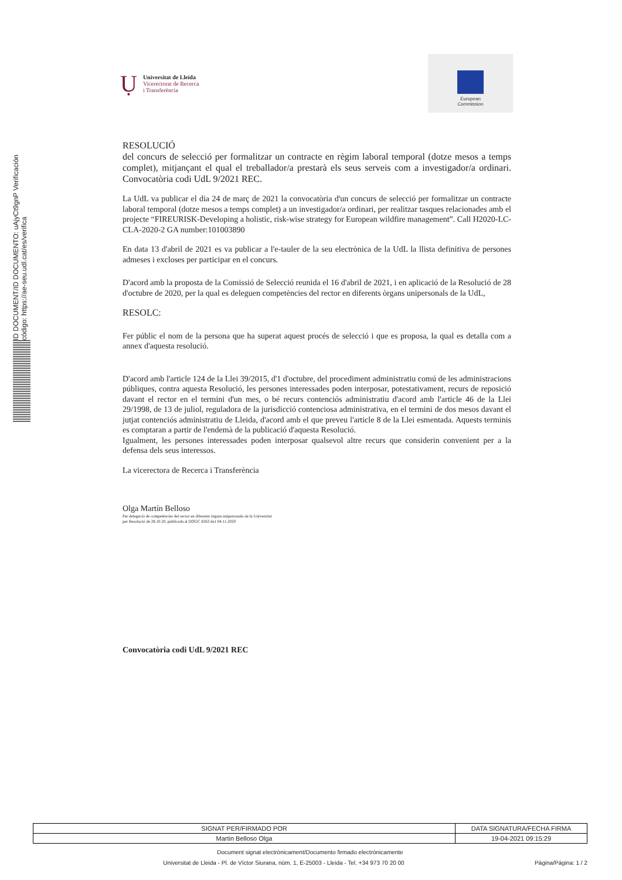ID DOCUMENT/ID DOCUMENTO: uAjyCt9gnP Verificación código: https://ae-seu.udl.cat/es/verifica
Ụ
Universitat de Lleida
Vicerectorat de Recerca
i Transferència
European
Commission
RESOLUCIÓ
del concurs de selecció per formalitzar un contracte en règim laboral temporal (dotze mesos a temps complet), mitjançant el qual el treballador/a prestarà els seus serveis com a investigador/a ordinari. Convocatòria codi UdL 9/2021 REC.
La UdL va publicar el dia 24 de març de 2021 la convocatòria d'un concurs de selecció per formalitzar un contracte laboral temporal (dotze mesos a temps complet) a un investigador/a ordinari, per realitzar tasques relacionades amb el projecte “FIREURISK-Developing a holistic, risk-wise strategy for European wildfire management”. Call H2020-LC-CLA-2020-2 GA number:101003890
En data 13 d'abril de 2021 es va publicar a l'e-tauler de la seu electrònica de la UdL la llista definitiva de persones admeses i excloses per participar en el concurs.
D'acord amb la proposta de la Comissió de Selecció reunida el 16 d'abril de 2021, i en aplicació de la Resolució de 28 d'octubre de 2020, per la qual es deleguen competències del rector en diferents òrgans unipersonals de la UdL,
RESOLC:
Fer públic el nom de la persona que ha superat aquest procés de selecció i que es proposa, la qual es detalla com a annex d'aquesta resolució.
D'acord amb l'article 124 de la Llei 39/2015, d'1 d'octubre, del procediment administratiu comú de les administracions públiques, contra aquesta Resolució, les persones interessades poden interposar, potestativament, recurs de reposició davant el rector en el termini d'un mes, o bé recurs contenciós administratiu d'acord amb l'article 46 de la Llei 29/1998, de 13 de juliol, reguladora de la jurisdicció contenciosa administrativa, en el termini de dos mesos davant el jutjat contenciós administratiu de Lleida, d'acord amb el que preveu l'article 8 de la Llei esmentada. Aquests terminis es comptaran a partir de l'endemà de la publicació d'aquesta Resolució.
Igualment, les persones interessades poden interposar qualsevol altre recurs que considerin convenient per a la defensa dels seus interessos.
La vicerectora de Recerca i Transferència
Olga Martín Belloso
Per delegació de competències del rector en diferents òrgans unipersonals de la Universitat
per Resolució de 28.10.20, publicada al DOGC 8263 de1 04.11.2020
Convocatòria codi UdL 9/2021 REC
| SIGNAT PER/FIRMADO POR | DATA SIGNATURA/FECHA FIRMA |
| --- | --- |
| Martin Belloso Olga | 19-04-2021 09:15:29 |
Document signat electrònicament/Documento firmado electrónicamente
Universitat de Lleida - Pl. de Víctor Siurana, núm. 1, E-25003 - Lleida - Tel. +34 973 70 20 00 Pàgina/Página: 1 / 2